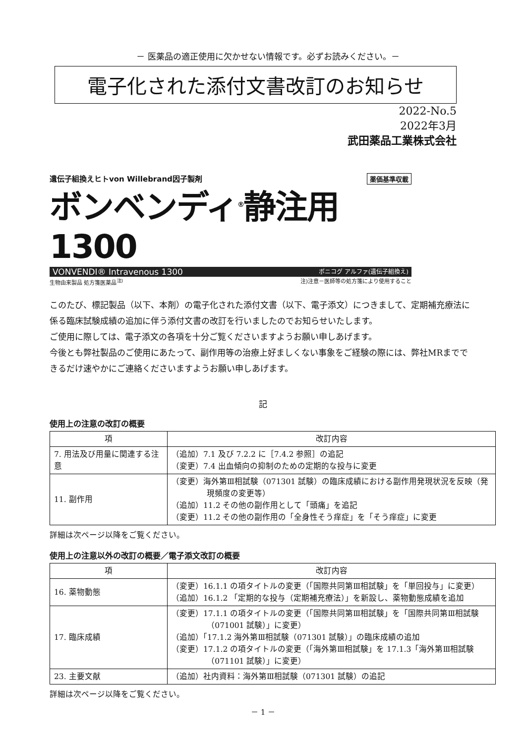－ 医薬品の適正使用に欠かせない情報です。必ずお読みください。－
電子化された添付文書改訂のお知らせ
2022-No.5
2022年3月
武田薬品工業株式会社
遺伝子組換えヒトvon Willebrand因子製剤 薬価基準収載
ボンベンディ<sup>®</sup>静注用1300
VONVENDI® Intravenous 1300 ボニコグ アルファ(遺伝子組換え)
生物由来製品 処方箋医薬品<sup>注)</sup> 注)注意－医師等の処方箋により使用すること
このたび、標記製品（以下、本剤）の電子化された添付文書（以下、電子添文）につきまして、定期補充療法に係る臨床試験成績の追加に伴う添付文書の改訂を行いましたのでお知らせいたします。
ご使用に際しては、電子添文の各項を十分ご覧くださいますようお願い申しあげます。
今後とも弊社製品のご使用にあたって、副作用等の治療上好ましくない事象をご経験の際には、弊社MRまでできるだけ速やかにご連絡くださいますようお願い申しあげます。
記
使用上の注意の改訂の概要
| 項 | 改訂内容 |
| --- | --- |
| 7. 用法及び用量に関連する注意 | （追加）7.1 及び 7.2.2 に［7.4.2 参照］の追記 （変更）7.4 出血傾向の抑制のための定期的な投与に変更 |
| 11. 副作用 | （変更）海外第Ⅲ相試験（071301 試験）の臨床成績における副作用発現状況を反映（発現頻度の変更等） （追加）11.2 その他の副作用として「頭痛」を追記 （変更）11.2 その他の副作用の「全身性そう痒症」を「そう痒症」に変更 |
詳細は次ページ以降をご覧ください。
使用上の注意以外の改訂の概要／電子添文改訂の概要
| 項 | 改訂内容 |
| --- | --- |
| 16. 薬物動態 | （変更）16.1.1 の項タイトルの変更（「国際共同第Ⅲ相試験」を「単回投与」に変更） （追加）16.1.2 「定期的な投与（定期補充療法）」を新設し、薬物動態成績を追加 |
| 17. 臨床成績 | （変更）17.1.1 の項タイトルの変更（「国際共同第Ⅲ相試験」を「国際共同第Ⅲ相試験（071001 試験）」に変更） （追加）「17.1.2 海外第Ⅲ相試験（071301 試験）」の臨床成績の追加 （変更）17.1.2 の項タイトルの変更（「海外第Ⅲ相試験」を 17.1.3「海外第Ⅲ相試験（071101 試験）」に変更） |
| 23. 主要文献 | （追加）社内資料：海外第Ⅲ相試験（071301 試験）の追記 |
詳細は次ページ以降をご覧ください。
－ 1 －